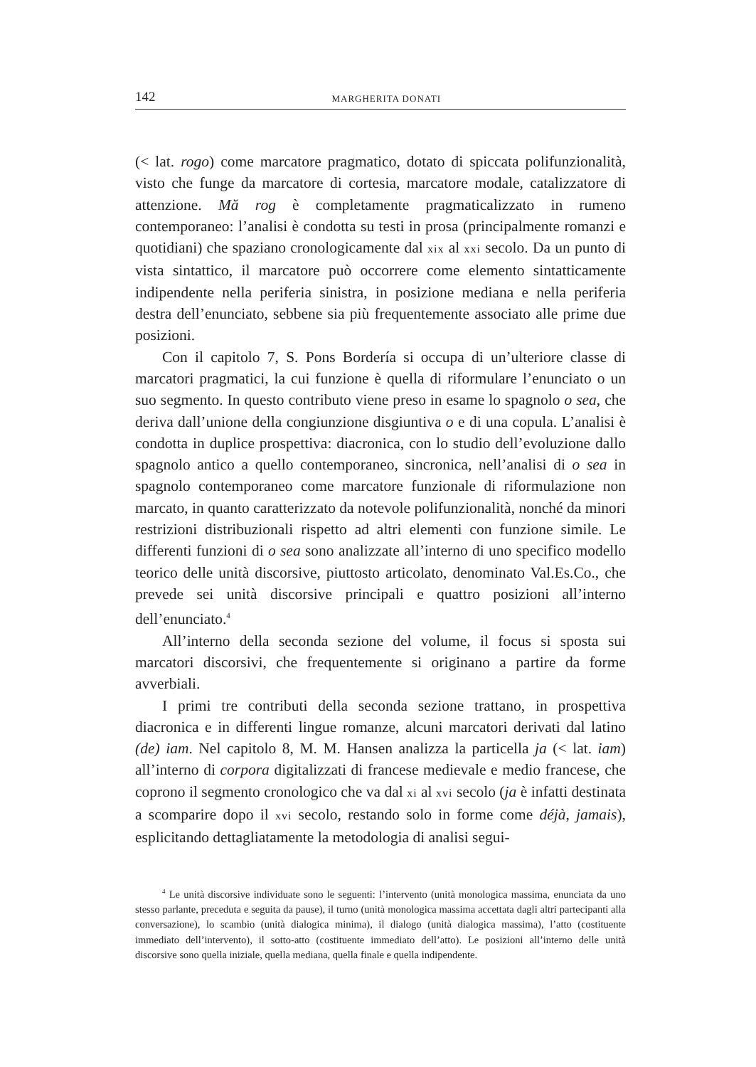142 MARGHERITA DONATI
(< lat. rogo) come marcatore pragmatico, dotato di spiccata polifunzionalità, visto che funge da marcatore di cortesia, marcatore modale, catalizzatore di attenzione. Mă rog è completamente pragmaticalizzato in rumeno contemporaneo: l’analisi è condotta su testi in prosa (principalmente romanzi e quotidiani) che spaziano cronologicamente dal xix al xxi secolo. Da un punto di vista sintattico, il marcatore può occorrere come elemento sintatticamente indipendente nella periferia sinistra, in posizione mediana e nella periferia destra dell’enunciato, sebbene sia più frequentemente associato alle prime due posizioni.
Con il capitolo 7, S. Pons Bordería si occupa di un’ulteriore classe di marcatori pragmatici, la cui funzione è quella di riformulare l’enunciato o un suo segmento. In questo contributo viene preso in esame lo spagnolo o sea, che deriva dall’unione della congiunzione disgiuntiva o e di una copula. L’analisi è condotta in duplice prospettiva: diacronica, con lo studio dell’evoluzione dallo spagnolo antico a quello contemporaneo, sincronica, nell’analisi di o sea in spagnolo contemporaneo come marcatore funzionale di riformulazione non marcato, in quanto caratterizzato da notevole polifunzionalità, nonché da minori restrizioni distribuzionali rispetto ad altri elementi con funzione simile. Le differenti funzioni di o sea sono analizzate all’interno di uno specifico modello teorico delle unità discorsive, piuttosto articolato, denominato Val.Es.Co., che prevede sei unità discorsive principali e quattro posizioni all’interno dell’enunciato.<sup>4</sup>
All’interno della seconda sezione del volume, il focus si sposta sui marcatori discorsivi, che frequentemente si originano a partire da forme avverbiali.
I primi tre contributi della seconda sezione trattano, in prospettiva diacronica e in differenti lingue romanze, alcuni marcatori derivati dal latino (de) iam. Nel capitolo 8, M. M. Hansen analizza la particella ja (< lat. iam) all’interno di corpora digitalizzati di francese medievale e medio francese, che coprono il segmento cronologico che va dal xi al xvi secolo (ja è infatti destinata a scomparire dopo il xvi secolo, restando solo in forme come déjà, jamais), esplicitando dettagliatamente la metodologia di analisi segui-
<sup>4</sup> Le unità discorsive individuate sono le seguenti: l’intervento (unità monologica massima, enunciata da uno stesso parlante, preceduta e seguita da pause), il turno (unità monologica massima accettata dagli altri partecipanti alla conversazione), lo scambio (unità dialogica minima), il dialogo (unità dialogica massima), l’atto (costituente immediato dell’intervento), il sotto-atto (costituente immediato dell’atto). Le posizioni all’interno delle unità discorsive sono quella iniziale, quella mediana, quella finale e quella indipendente.